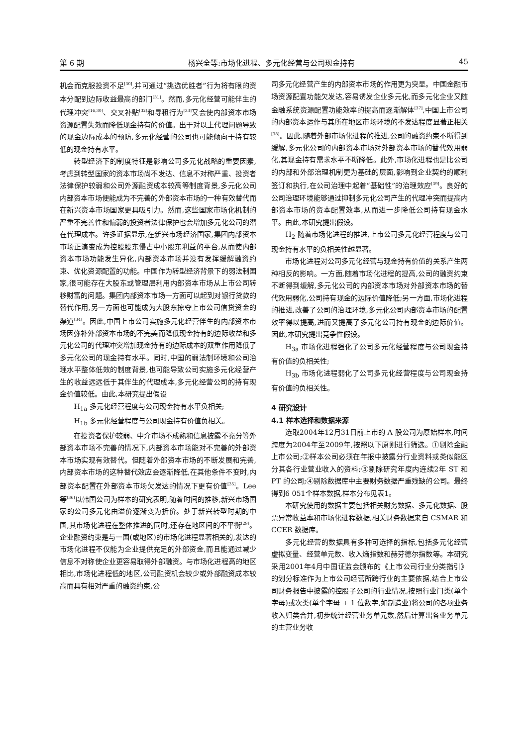第 6 期 杨兴全等:市场化进程、多元化经营与公司现金持有 45
机会而克服投资不足<sup>[30]</sup>,并可通过“挑选优胜者”行为将有限的资本分配到边际收益最高的部门<sup>[31]</sup>。然而,多元化经营可能伴生的代理冲突<sup>[16,30]</sup>、交叉补贴<sup>[32]</sup>和寻租行为<sup>[33]</sup>又会使内部资本市场资源配置失效而降低现金持有的价值。出于对以上代理问题导致的现金边际成本的预防,多元化经营的公司也可能倾向于持有较低的现金持有水平。
转型经济下的制度特征是影响公司多元化战略的重要因素,考虑到转型国家的资本市场尚不发达、信息不对称严重、投资者法律保护较弱和公司外源融资成本较高等制度背景,多元化公司内部资本市场便能成为不完善的外部资本市场的一种有效替代而在新兴资本市场国家更具吸引力。然而,这些国家市场化机制的严重不完善性和偏弱的投资者法律保护也会增加多元化公司的潜在代理成本。许多证据显示,在新兴市场经济国家,集团内部资本市场正演变成为控股股东侵占中小股东利益的平台,从而使内部资本市场功能发生异化,内部资本市场并没有发挥缓解融资约束、优化资源配置的功能。中国作为转型经济背景下的弱法制国家,很可能存在大股东或管理层利用内部资本市场从上市公司转移财富的问题。集团内部资本市场一方面可以起到对银行贷款的替代作用,另一方面也可能成为大股东掠夺上市公司信贷资金的渠道<sup>[34]</sup>。因此,中国上市公司实施多元化经营伴生的内部资本市场因弥补外部资本市场的不完美而降低现金持有的边际收益和多元化公司的代理冲突增加现金持有的边际成本的双重作用降低了多元化公司的现金持有水平。同时,中国的弱法制环境和公司治理水平整体低效的制度背景,也可能导致公司实施多元化经营产生的收益远远低于其伴生的代理成本,多元化经营公司的持有现金价值较低。由此,本研究提出假设
H<sub>1a</sub> 多元化经营程度与公司现金持有水平负相关;
H<sub>1b</sub> 多元化经营程度与公司现金持有价值负相关。
在投资者保护较弱、中介市场不成熟和信息披露不充分等外部资本市场不完善的情况下,内部资本市场能对不完善的外部资本市场实现有效替代。但随着外部资本市场的不断发展和完善,内部资本市场的这种替代效应会逐渐降低,在其他条件不变时,内部资本配置在外部资本市场欠发达的情况下更有价值<sup>[35]</sup>。Lee 等<sup>[36]</sup>以韩国公司为样本的研究表明,随着时间的推移,新兴市场国家的公司多元化由溢价逐渐变为折价。处于新兴转型时期的中国,其市场化进程在整体推进的同时,还存在地区间的不平衡<sup>[29]</sup>。企业融资约束是与一国(或地区)的市场化进程显著相关的,发达的市场化进程不仅能为企业提供充足的外部资金,而且能通过减少信息不对称使企业更容易取得外部融资。与市场化进程高的地区相比,市场化进程低的地区,公司融资机会较少或外部融资成本较高而具有相对严重的融资约束,公
司多元化经营产生的内部资本市场的作用更为突显。中国金融市场资源配置功能欠发达,容易诱发企业多元化,而多元化企业又随金融系统资源配置功能效率的提高而逐渐解体<sup>[37]</sup>,中国上市公司的内部资本运作与其所在地区市场环境的不发达程度显著正相关<sup>[38]</sup>。因此,随着外部市场化进程的推进,公司的融资约束不断得到缓解,多元化公司的内部资本市场对外部资本市场的替代效用弱化,其现金持有需求水平不断降低。此外,市场化进程也是比公司的内部和外部治理机制更为基础的层面,影响到企业契约的顺利签订和执行,在公司治理中起着“基础性”的治理效应<sup>[39]</sup>。良好的公司治理环境能够通过抑制多元化公司产生的代理冲突而提高内部资本市场的资本配置效率,从而进一步降低公司持有现金水平。由此,本研究提出假设。
H<sub>2</sub> 随着市场化进程的推进,上市公司多元化经营程度与公司现金持有水平的负相关性越显著。
市场化进程对公司多元化经营与现金持有价值的关系产生两种相反的影响。一方面,随着市场化进程的提高,公司的融资约束不断得到缓解,多元化公司的内部资本市场对外部资本市场的替代效用弱化,公司持有现金的边际价值降低;另一方面,市场化进程的推进,改善了公司的治理环境,多元化公司内部资本市场的配置效率得以提高,进而又提高了多元化公司持有现金的边际价值。因此,本研究提出竞争性假设。
H<sub>3a</sub> 市场化进程强化了公司多元化经营程度与公司现金持有价值的负相关性;
H<sub>3b</sub> 市场化进程弱化了公司多元化经营程度与公司现金持有价值的负相关性。
4 研究设计
4.1 样本选择和数据来源
选取2004年12月31日前上市的 A 股公司为原始样本,时间跨度为2004年至2009年,按照以下原则进行筛选。①剔除金融上市公司;②样本公司必须在年报中披露分行业资料或类似能区分其各行业营业收入的资料;③剔除研究年度内连续2年 ST 和 PT 的公司;④剔除数据库中主要财务数据严重残缺的公司。最终得到6 051个样本数据,样本分布见表1。
本研究使用的数据主要包括相关财务数据、多元化数据、股票异常收益率和市场化进程数据,相关财务数据来自 CSMAR 和 CCER 数据库。
多元化经营的数据具有多种可选择的指标,包括多元化经营虚拟变量、经营单元数、收入熵指数和赫芬德尔指数等。本研究采用2001年4月中国证监会颁布的《上市公司行业分类指引》的划分标准作为上市公司经营所跨行业的主要依据,结合上市公司财务报告中披露的控股子公司的行业情况,按照行业门类(单个字母)或次类(单个字母 + 1 位数字,如制造业)将公司的各项业务收入归类合并,初步统计经营业务单元数,然后计算出各业务单元的主营业务收